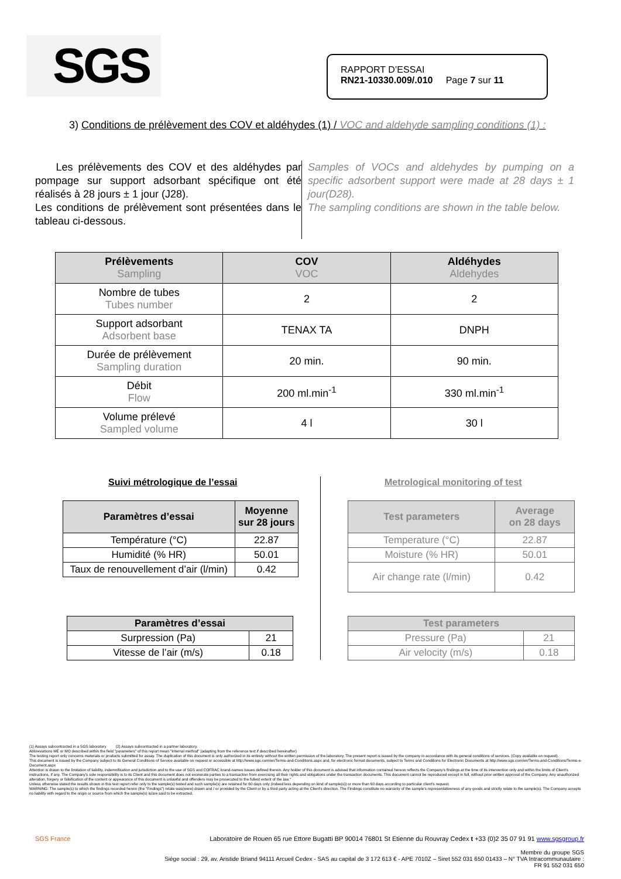SGS
RAPPORT D’ESSAI
RN21-10330.009/.010 Page 7 sur 11
3) Conditions de prélèvement des COV et aldéhydes (1) / VOC and aldehyde sampling conditions (1) :
Les prélèvements des COV et des aldéhydes par pompage sur support adsorbant spécifique ont été réalisés à 28 jours ± 1 jour (J28).
Les conditions de prélèvement sont présentées dans le tableau ci-dessous.
Samples of VOCs and aldehydes by pumping on a specific adsorbent support were made at 28 days ± 1 jour(D28).
The sampling conditions are shown in the table below.
| Prélèvements Sampling | COV VOC | Aldéhydes Aldehydes |
| --- | --- | --- |
| Nombre de tubes Tubes number | 2 | 2 |
| Support adsorbant Adsorbent base | TENAX TA | DNPH |
| Durée de prélèvement Sampling duration | 20 min. | 90 min. |
| Débit Flow | 200 ml.min<sup>-1</sup> | 330 ml.min<sup>-1</sup> |
| Volume prélevé Sampled volume | 4 l | 30 l |
Suivi métrologique de l’essai
Metrological monitoring of test
| Paramètres d’essai | Moyenne sur 28 jours |
| --- | --- |
| Température (°C) | 22.87 |
| Humidité (% HR) | 50.01 |
| Taux de renouvellement d’air (l/min) | 0.42 |
| Test parameters | Average on 28 days |
| --- | --- |
| Temperature (°C) | 22.87 |
| Moisture (% HR) | 50.01 |
| Air change rate (l/min) | 0.42 |
| Paramètres d’essai | |
| --- | --- |
| Surpression (Pa) | 21 |
| Vitesse de l’air (m/s) | 0.18 |
| Test parameters | |
| --- | --- |
| Pressure (Pa) | 21 |
| Air velocity (m/s) | 0.18 |
(1) Assays subcontracted in a SGS laboratory (2) Assays subcontracted in a partner laboratory.
Abbreviations ME or MO described within the field "parameters" of this report mean "Internal method" (adapting from the reference text if described hereinafter)
The testing report only concerns materials or products submitted for assay. The duplication of this document is only authorized in its entirety without the written permission of the laboratory. The present report is issued by the company in accordance with its general conditions of services. (Copy available on request).
This document is issued by the Company subject to its General Conditions of Service available on request or accessible at http://www.sgs.com/en/Terms-and-Conditions.aspx and, for electronic format documents, subject to Terms and Conditions for Electronic Documents at http://www.sgs.com/en/Terms-and-Conditions/Terms-e-Document.aspx
Attention is drawn to the limitation of liability, indemnification and jurisdiction and to the use of SGS and COFRAC brand-names issues defined therein. Any holder of this document is advised that information contained hereon reflects the Company's findings at the time of its intervention only and within the limits of Client's instructions, if any. The Company's sole responsibility is to its Client and this document does not exonerate parties to a transaction from exercising all their rights and obligations under the transaction documents. This document cannot be reproduced except in full, without prior written approval of the Company. Any unauthorized alteration, forgery or falsification of the content or appearance of this document is unlawful and offenders may be prosecuted to the fullest extent of the law."
Unless otherwise stated the results shown in this test report refer only to the sample(s) tested and such sample(s) are retained for 60 days only (indeed less depending on kind of sample(s)) or more than 60 days according to particular client's request.
WARNING: The sample(s) to which the findings recorded herein (the "Findings") relate was(were) drawn and / or provided by the Client or by a third party acting at the Client's direction. The Findings constitute no warranty of the sample's representativeness of any goods and strictly relate to the sample(s). The Company accepts no liability with regard to the origin or source from which the sample(s) is/are said to be extracted.
SGS France Laboratoire de Rouen 65 rue Ettore Bugatti BP 90014 76801 St Etienne du Rouvray Cedex t +33 (0)2 35 07 91 91 www.sgsgroup.fr
Membre du groupe SGS
Siège social : 29, av. Aristide Briand 94111 Arcueil Cedex - SAS au capital de 3 172 613 € - APE 7010Z – Siret 552 031 650 01433 – N° TVA Intracommunautaire :
FR 91 552 031 650